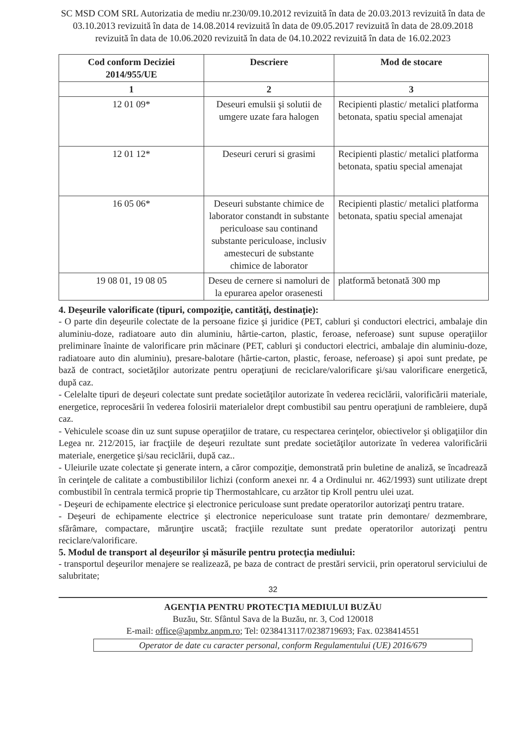SC MSD COM SRL Autorizatia de mediu nr.230/09.10.2012 revizuită în data de 20.03.2013 revizuită în data de 03.10.2013 revizuită în data de 14.08.2014 revizuită în data de 09.05.2017 revizuită în data de 28.09.2018 revizuită în data de 10.06.2020 revizuită în data de 04.10.2022 revizuită în data de 16.02.2023
| Cod conform Deciziei 2014/955/UE | Descriere | Mod de stocare |
| --- | --- | --- |
| 1 | 2 | 3 |
| 12 01 09* | Deseuri emulsii şi solutii de umgere uzate fara halogen | Recipienti plastic/ metalici platforma betonata, spatiu special amenajat |
| 12 01 12* | Deseuri ceruri si grasimi | Recipienti plastic/ metalici platforma betonata, spatiu special amenajat |
| 16 05 06* | Deseuri substante chimice de laborator constandt in substante periculoase sau continand substante periculoase, inclusiv amestecuri de substante chimice de laborator | Recipienti plastic/ metalici platforma betonata, spatiu special amenajat |
| 19 08 01, 19 08 05 | Deseu de cernere si namoluri de la epurarea apelor orasenesti | platformă betonată 300 mp |
4. Deşeurile valorificate (tipuri, compoziţie, cantităţi, destinaţie):
- O parte din deşeurile colectate de la persoane fizice şi juridice (PET, cabluri şi conductori electrici, ambalaje din aluminiu-doze, radiatoare auto din aluminiu, hârtie-carton, plastic, feroase, neferoase) sunt supuse operaţiilor preliminare înainte de valorificare prin măcinare (PET, cabluri şi conductori electrici, ambalaje din aluminiu-doze, radiatoare auto din aluminiu), presare-balotare (hârtie-carton, plastic, feroase, neferoase) şi apoi sunt predate, pe bază de contract, societăţilor autorizate pentru operaţiuni de reciclare/valorificare şi/sau valorificare energetică, după caz.
- Celelalte tipuri de deşeuri colectate sunt predate societăţilor autorizate în vederea reciclării, valorificării materiale, energetice, reprocesării în vederea folosirii materialelor drept combustibil sau pentru operaţiuni de rambleiere, după caz.
- Vehiculele scoase din uz sunt supuse operaţiilor de tratare, cu respectarea cerinţelor, obiectivelor şi obligaţiilor din Legea nr. 212/2015, iar fracţiile de deşeuri rezultate sunt predate societăţilor autorizate în vederea valorificării materiale, energetice şi/sau reciclării, după caz..
- Uleiurile uzate colectate şi generate intern, a căror compoziţie, demonstrată prin buletine de analiză, se încadrează în cerinţele de calitate a combustibililor lichizi (conform anexei nr. 4 a Ordinului nr. 462/1993) sunt utilizate drept combustibil în centrala termică proprie tip Thermostahlcare, cu arzător tip Kroll pentru ulei uzat.
- Deşeuri de echipamente electrice şi electronice periculoase sunt predate operatorilor autorizaţi pentru tratare.
- Deşeuri de echipamente electrice şi electronice nepericuloase sunt tratate prin demontare/ dezmembrare, sfărâmare, compactare, mărunţire uscată; fracţiile rezultate sunt predate operatorilor autorizaţi pentru reciclare/valorificare.
5. Modul de transport al deşeurilor şi măsurile pentru protecţia mediului:
- transportul deşeurilor menajere se realizează, pe baza de contract de prestări servicii, prin operatorul serviciului de salubritate;
32
AGENŢIA PENTRU PROTECŢIA MEDIULUI BUZĂU
Buzău, Str. Sfântul Sava de la Buzău, nr. 3, Cod 120018
E-mail: office@apmbz.anpm.ro; Tel: 0238413117/0238719693; Fax. 0238414551
Operator de date cu caracter personal, conform Regulamentului (UE) 2016/679